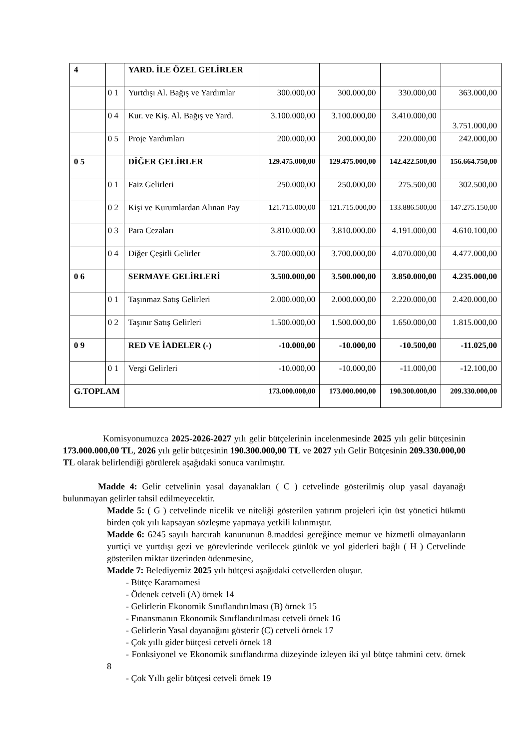| 4 | | YARD. İLE ÖZEL GELİRLER | | | | |
| | 0 1 | Yurtdışı Al. Bağış ve Yardımlar | 300.000,00 | 300.000,00 | 330.000,00 | 363.000,00 |
| | 0 4 | Kur. ve Kiş. Al. Bağış ve Yard. | 3.100.000,00 | 3.100.000,00 | 3.410.000,00 | 3.751.000,00 |
| | 0 5 | Proje Yardımları | 200.000,00 | 200.000,00 | 220.000,00 | 242.000,00 |
| 0 5 | | DİĞER GELİRLER | 129.475.000,00 | 129.475.000,00 | 142.422.500,00 | 156.664.750,00 |
| | 0 1 | Faiz Gelirleri | 250.000,00 | 250.000,00 | 275.500,00 | 302.500,00 |
| | 0 2 | Kişi ve Kurumlardan Alınan Pay | 121.715.000,00 | 121.715.000,00 | 133.886.500,00 | 147.275.150,00 |
| | 0 3 | Para Cezaları | 3.810.000.00 | 3.810.000.00 | 4.191.000,00 | 4.610.100,00 |
| | 0 4 | Diğer Çeşitli Gelirler | 3.700.000,00 | 3.700.000,00 | 4.070.000,00 | 4.477.000,00 |
| 0 6 | | SERMAYE GELİRLERİ | 3.500.000,00 | 3.500.000,00 | 3.850.000,00 | 4.235.000,00 |
| | 0 1 | Taşınmaz Satış Gelirleri | 2.000.000,00 | 2.000.000,00 | 2.220.000,00 | 2.420.000,00 |
| | 0 2 | Taşınır Satış Gelirleri | 1.500.000,00 | 1.500.000,00 | 1.650.000,00 | 1.815.000,00 |
| 0 9 | | RED VE İADELER (-) | -10.000,00 | -10.000,00 | -10.500,00 | -11.025,00 |
| | 0 1 | Vergi Gelirleri | -10.000,00 | -10.000,00 | -11.000,00 | -12.100,00 |
| G.TOPLAM | | | 173.000.000,00 | 173.000.000,00 | 190.300.000,00 | 209.330.000,00 |
Komisyonumuzca 2025-2026-2027 yılı gelir bütçelerinin incelenmesinde 2025 yılı gelir bütçesinin 173.000.000,00 TL, 2026 yılı gelir bütçesinin 190.300.000,00 TL ve 2027 yılı Gelir Bütçesinin 209.330.000,00 TL olarak belirlendiği görülerek aşağıdaki sonuca varılmıştır.
Madde 4: Gelir cetvelinin yasal dayanakları ( C ) cetvelinde gösterilmiş olup yasal dayanağı bulunmayan gelirler tahsil edilmeyecektir.
Madde 5: ( G ) cetvelinde nicelik ve niteliği gösterilen yatırım projeleri için üst yönetici hükmü birden çok yılı kapsayan sözleşme yapmaya yetkili kılınmıştır.
Madde 6: 6245 sayılı harcırah kanununun 8.maddesi gereğince memur ve hizmetli olmayanların yurtiçi ve yurtdışı gezi ve görevlerinde verilecek günlük ve yol giderleri bağlı ( H ) Cetvelinde gösterilen miktar üzerinden ödenmesine,
Madde 7: Belediyemiz 2025 yılı bütçesi aşağıdaki cetvellerden oluşur.
- Bütçe Kararnamesi
- Ödenek cetveli (A) örnek 14
- Gelirlerin Ekonomik Sınıflandırılması (B) örnek 15
- Fınansmanın Ekonomik Sınıflandırılması cetveli örnek 16
- Gelirlerin Yasal dayanağını gösterir (C) cetveli örnek 17
- Çok yıllı gider bütçesi cetveli örnek 18
- Fonksiyonel ve Ekonomik sınıflandırma düzeyinde izleyen iki yıl bütçe tahmini cetv. örnek 8
- Çok Yıllı gelir bütçesi cetveli örnek 19